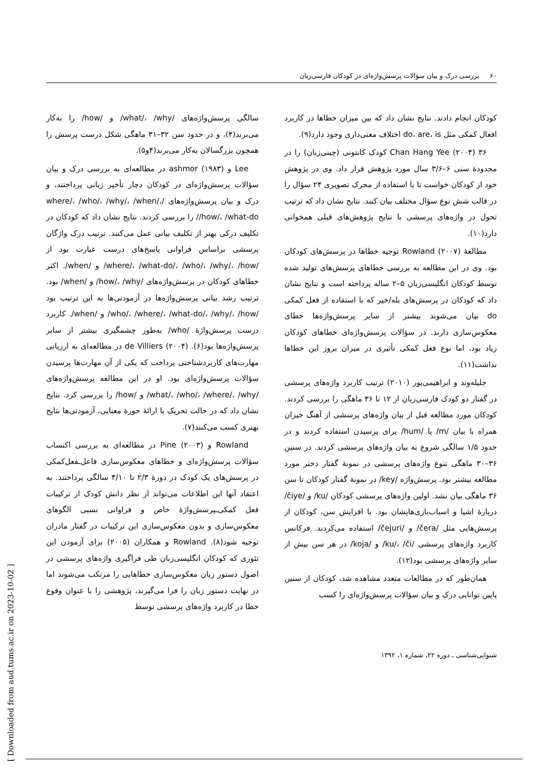۶۰ بررسی درک و بیان سؤالات پرسش‌واژه‌ای در کودکان فارسی‌زبان
سالگی پرسش‌واژه‌های /what/، /why/ و /how/ را به‌کار می‌برند(۴)، و در حدود سن ۳۲–۳۱ ماهگی شکل درست پرسش را همچون بزرگسالان به‌کار می‌برند(۴و۵).
Lee و ashmor (۱۹۸۳) در مطالعه‌ای به بررسی درک و بیان سؤالات پرسش‌واژه‌ای در کودکان دچار تأخیر زبانی پرداختند، و درک و بیان پرسش‌واژه‌های /where/، /who/، /why/، /when/، /how/، /what-do/ را بررسی کردند. نتایج نشان داد که کودکان در تکلیف درکی بهتر از تکلیف بیانی عمل می‌کنند. ترتیب درک واژگان پرسشی براساس فراوانی پاسخ‌های درست عبارت بود از /where/، /what-do/، /who/، /why/، /how/ و /when/. اکثر خطاهای کودکان در پرسش‌واژه‌های /how/، /why/ و /when/ بود. ترتیب رشد بیانی پرسش‌واژه‌ها در آزمودنی‌ها به این ترتیب بود /who/، /where/، /what-do/، /why/، /how/ و /when/. کاربرد درست پرسش‌واژهٔ /who/ به‌طور چشمگیری بیشتر از سایر پرسش‌واژه‌ها بود(۶). de Villiers (۲۰۰۴) در مطالعه‌ای به ارزیابی مهارت‌های کاربردشناختی پرداخت که یکی از آن مهارت‌ها پرسیدن سؤالات پرسش‌واژه‌ای بود. او در این مطالعه پرسش‌واژه‌های /what/، /who/، /where/، /why/ و /how/ را بررسی کرد. نتایج نشان داد که در حالت تحریک با ارائهٔ حوزهٔ معنایی، آزمودنی‌ها نتایج بهتری کسب می‌کنند(۷).
Rowland و Pine (۲۰۰۳) در مطالعه‌ای به بررسی اکتساب سؤالات پرسش‌واژه‌ای و خطاهای معکوس‌سازی فاعل‌ـفعل‌کمکی در پرسش‌های یک کودک در دورهٔ ۲/۳ تا ۴/۱۰ سالگی پرداختند. به اعتقاد آنها این اطلاعات می‌تواند از نظر دانش کودک از ترکیبات فعل کمکی‌ـپرسش‌واژهٔ خاص و فراوانی نسبی الگوهای معکوس‌سازی و بدون معکوس‌سازی این ترکیبات در گفتار مادران توجیه شود(۸). Rowland و همکاران (۲۰۰۵) برای آزمودن این تئوری که کودکان انگلیسی‌زبان طی فراگیری واژه‌های پرسشی در اصول دستور زبان معکوس‌سازی خطاهایی را مرتکب می‌شوند اما در نهایت دستور زبان را فرا می‌گیرند، پژوهشی را با عنوان وقوع خطا در کاربرد واژه‌های پرسشی توسط
کودکان انجام دادند. نتایج نشان داد که بین میزان خطاها در کاربرد افعال کمکی مثل do، are، is اختلاف معنی‌داری وجود دارد(۹).
Chan Hang Yee (۲۰۰۴) ۳۶ کودک کانتونی (چینی‌زبان) را در محدودهٔ سنی ۶–۳/۶ سال مورد پژوهش قرار داد. وی در پژوهش خود از کودکان خواست تا با استفاده از محرک تصویری ۲۴ سؤال را در قالب شش نوع سؤال مختلف بیان کنند. نتایج نشان داد که ترتیب تحول در واژه‌های پرسشی با نتایج پژوهش‌های قبلی همخوانی دارد(۱۰).
مطالعهٔ Rowland (۲۰۰۷) توجیه خطاها در پرسش‌های کودکان بود. وی در این مطالعه به بررسی خطاهای پرسش‌های تولید شده توسط کودکان انگلیسی‌زبان ۵–۲ ساله پرداخته است و نتایج نشان داد که کودکان در پرسش‌های بله/خیر که با استفاده از فعل کمکی do بیان می‌شوند بیشتر از سایر پرسش‌واژه‌ها خطای معکوس‌سازی دارند. در سؤالات پرسش‌واژه‌ای خطاهای کودکان زیاد بود، اما نوع فعل کمکی تأثیری در میزان بروز این خطاها نداشت(۱۱).
جلیله‌وند و ابراهیمی‌پور (۲۰۱۰) ترتیب کاربرد واژه‌های پرسشی در گفتار دو کودک فارسی‌زبان از ۱۲ تا ۳۶ ماهگی را بررسی کردند. کودکان مورد مطالعه قبل از بیان واژه‌های پرسشی از آهنگ خیزان همراه با بیان /m/ یا /hum/ برای پرسیدن استفاده کردند و در حدود ۱/۵ سالگی شروع به بیان واژه‌های پرسشی کردند. در سنین ۳۶–۳۰ ماهگی تنوع واژه‌های پرسشی در نمونهٔ گفتار دختر مورد مطالعه بیشتر بود. پرسش‌واژه /key/ در نمونهٔ گفتار کودکان تا سن ۳۶ ماهگی بیان نشد. اولین واژه‌های پرسشی کودکان /ku/ و /čiye/ دربارهٔ اشیا و اسباب‌بازی‌هایشان بود. با افزایش سن، کودکان از پرسش‌هایی مثل /čera/ و /čejuri/ استفاده می‌کردند. فرکانس کاربرد واژه‌های پرسشی /ku/، /či/ و /koja/ در هر سن بیش از سایر واژه‌های پرسشی بود(۱۲).
همان‌طور که در مطالعات متعدد مشاهده شد، کودکان از سنین پایین توانایی درک و بیان سؤالات پرسش‌واژه‌ای را کسب
شنوایی‌شناسی ـ دوره ۲۲، شماره ۱، ۱۳۹۲
[ Downloaded from aud.tums.ac.ir on 2023-10-02 ]